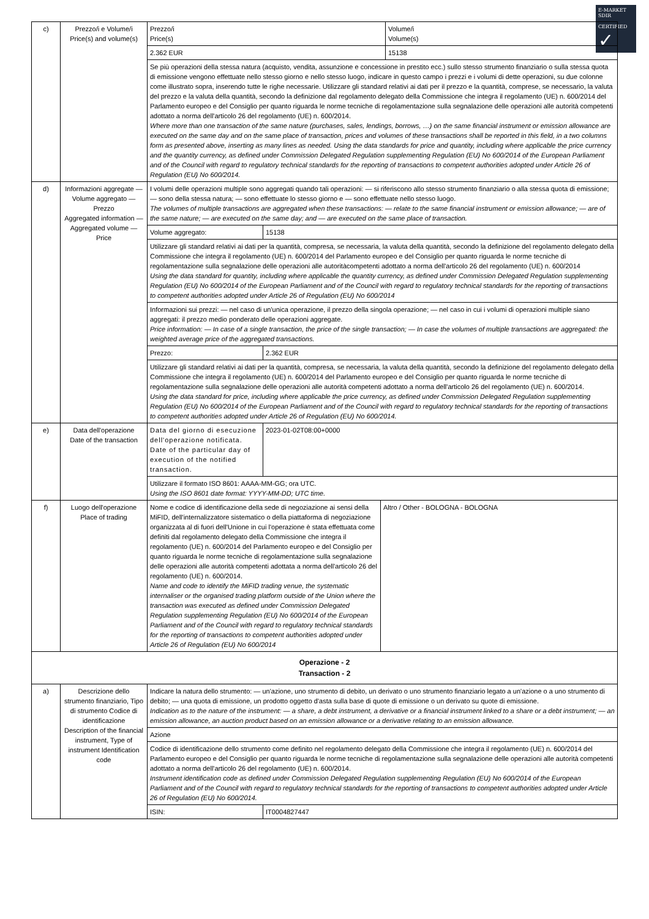E-MARKET
SDIR
CERTIFIED
✓
| c) | Prezzo/i e Volume/i Price(s) and volume(s) | / Prezzo/i Price(s) / Volume/i Volume(s) / / 2.362 EUR / 15138 / / Se più operazioni della stessa natura (acquisto, vendita, assunzione e concessione in prestito ecc.) sullo stesso strumento finanziario o sulla stessa quota di emissione vengono effettuate nello stesso giorno e nello stesso luogo, indicare in questo campo i prezzi e i volumi di dette operazioni, su due colonne come illustrato sopra, inserendo tutte le righe necessarie. Utilizzare gli standard relativi ai dati per il prezzo e la quantità, comprese, se necessario, la valuta del prezzo e la valuta della quantità, secondo la definizione dal regolamento delegato della Commissione che integra il regolamento (UE) n. 600/2014 del Parlamento europeo e del Consiglio per quanto riguarda le norme tecniche di regolamentazione sulla segnalazione delle operazioni alle autorità competenti adottato a norma dell'articolo 26 del regolamento (UE) n. 600/2014. Where more than one transaction of the same nature (purchases, sales, lendings, borrows, …) on the same financial instrument or emission allowance are executed on the same day and on the same place of transaction, prices and volumes of these transactions shall be reported in this field, in a two columns form as presented above, inserting as many lines as needed. Using the data standards for price and quantity, including where applicable the price currency and the quantity currency, as defined under Commission Delegated Regulation supplementing Regulation (EU) No 600/2014 of the European Parliament and of the Council with regard to regulatory technical standards for the reporting of transactions to competent authorities adopted under Article 26 of Regulation (EU) No 600/2014. / / |
| d) | Informazioni aggregate — Volume aggregato — Prezzo Aggregated information — Aggregated volume — Price | / I volumi delle operazioni multiple sono aggregati quando tali operazioni: — si riferiscono allo stesso strumento finanziario o alla stessa quota di emissione; — sono della stessa natura; — sono effettuate lo stesso giorno e — sono effettuate nello stesso luogo. The volumes of multiple transactions are aggregated when these transactions: — relate to the same financial instrument or emission allowance; — are of the same nature; — are executed on the same day; and — are executed on the same place of transaction. / / / Volume aggregato: / 15138 / / Utilizzare gli standard relativi ai dati per la quantità, compresa, se necessaria, la valuta della quantità, secondo la definizione del regolamento delegato della Commissione che integra il regolamento (UE) n. 600/2014 del Parlamento europeo e del Consiglio per quanto riguarda le norme tecniche di regolamentazione sulla segnalazione delle operazioni alle autoritàcompetenti adottato a norma dell'articolo 26 del regolamento (UE) n. 600/2014 Using the data standard for quantity, including where applicable the quantity currency, as defined under Commission Delegated Regulation supplementing Regulation (EU) No 600/2014 of the European Parliament and of the Council with regard to regulatory technical standards for the reporting of transactions to competent authorities adopted under Article 26 of Regulation (EU) No 600/2014 / / / Informazioni sui prezzi: — nel caso di un'unica operazione, il prezzo della singola operazione; — nel caso in cui i volumi di operazioni multiple siano aggregati: il prezzo medio ponderato delle operazioni aggregate. Price information: — In case of a single transaction, the price of the single transaction; — In case the volumes of multiple transactions are aggregated: the weighted average price of the aggregated transactions. / / / Prezzo: / 2.362 EUR / / Utilizzare gli standard relativi ai dati per la quantità, compresa, se necessaria, la valuta della quantità, secondo la definizione del regolamento delegato della Commissione che integra il regolamento (UE) n. 600/2014 del Parlamento europeo e del Consiglio per quanto riguarda le norme tecniche di regolamentazione sulla segnalazione delle operazioni alle autorità competenti adottato a norma dell'articolo 26 del regolamento (UE) n. 600/2014. Using the data standard for price, including where applicable the price currency, as defined under Commission Delegated Regulation supplementing Regulation (EU) No 600/2014 of the European Parliament and of the Council with regard to regulatory technical standards for the reporting of transactions to competent authorities adopted under Article 26 of Regulation (EU) No 600/2014. / / |
| e) | Data dell'operazione Date of the transaction | / Data del giorno di esecuzione dell'operazione notificata. Date of the particular day of execution of the notified transaction. / 2023-01-02T08:00+0000 / / Utilizzare il formato ISO 8601: AAAA-MM-GG; ora UTC. Using the ISO 8601 date format: YYYY-MM-DD; UTC time. / / |
| f) | Luogo dell'operazione Place of trading | / Nome e codice di identificazione della sede di negoziazione ai sensi della MiFID, dell'internalizzatore sistematico o della piattaforma di negoziazione organizzata al di fuori dell'Unione in cui l'operazione è stata effettuata come definiti dal regolamento delegato della Commissione che integra il regolamento (UE) n. 600/2014 del Parlamento europeo e del Consiglio per quanto riguarda le norme tecniche di regolamentazione sulla segnalazione delle operazioni alle autorità competenti adottata a norma dell'articolo 26 del regolamento (UE) n. 600/2014. Name and code to identify the MiFID trading venue, the systematic internaliser or the organised trading platform outside of the Union where the transaction was executed as defined under Commission Delegated Regulation supplementing Regulation (EU) No 600/2014 of the European Parliament and of the Council with regard to regulatory technical standards for the reporting of transactions to competent authorities adopted under Article 26 of Regulation (EU) No 600/2014 / Altro / Other - BOLOGNA - BOLOGNA / |
| Operazione - 2 Transaction - 2 | | |
| a) | Descrizione dello strumento finanziario, Tipo di strumento Codice di identificazione Description of the financial instrument, Type of instrument Identification code | / Indicare la natura dello strumento: — un'azione, uno strumento di debito, un derivato o uno strumento finanziario legato a un'azione o a uno strumento di debito; — una quota di emissione, un prodotto oggetto d'asta sulla base di quote di emissione o un derivato su quote di emissione. Indication as to the nature of the instrument: — a share, a debt instrument, a derivative or a financial instrument linked to a share or a debt instrument; — an emission allowance, an auction product based on an emission allowance or a derivative relating to an emission allowance. / / / Azione / / / Codice di identificazione dello strumento come definito nel regolamento delegato della Commissione che integra il regolamento (UE) n. 600/2014 del Parlamento europeo e del Consiglio per quanto riguarda le norme tecniche di regolamentazione sulla segnalazione delle operazioni alle autorità competenti adottato a norma dell'articolo 26 del regolamento (UE) n. 600/2014. Instrument identification code as defined under Commission Delegated Regulation supplementing Regulation (EU) No 600/2014 of the European Parliament and of the Council with regard to regulatory technical standards for the reporting of transactions to competent authorities adopted under Article 26 of Regulation (EU) No 600/2014. / / / ISIN: / IT0004827447 / |